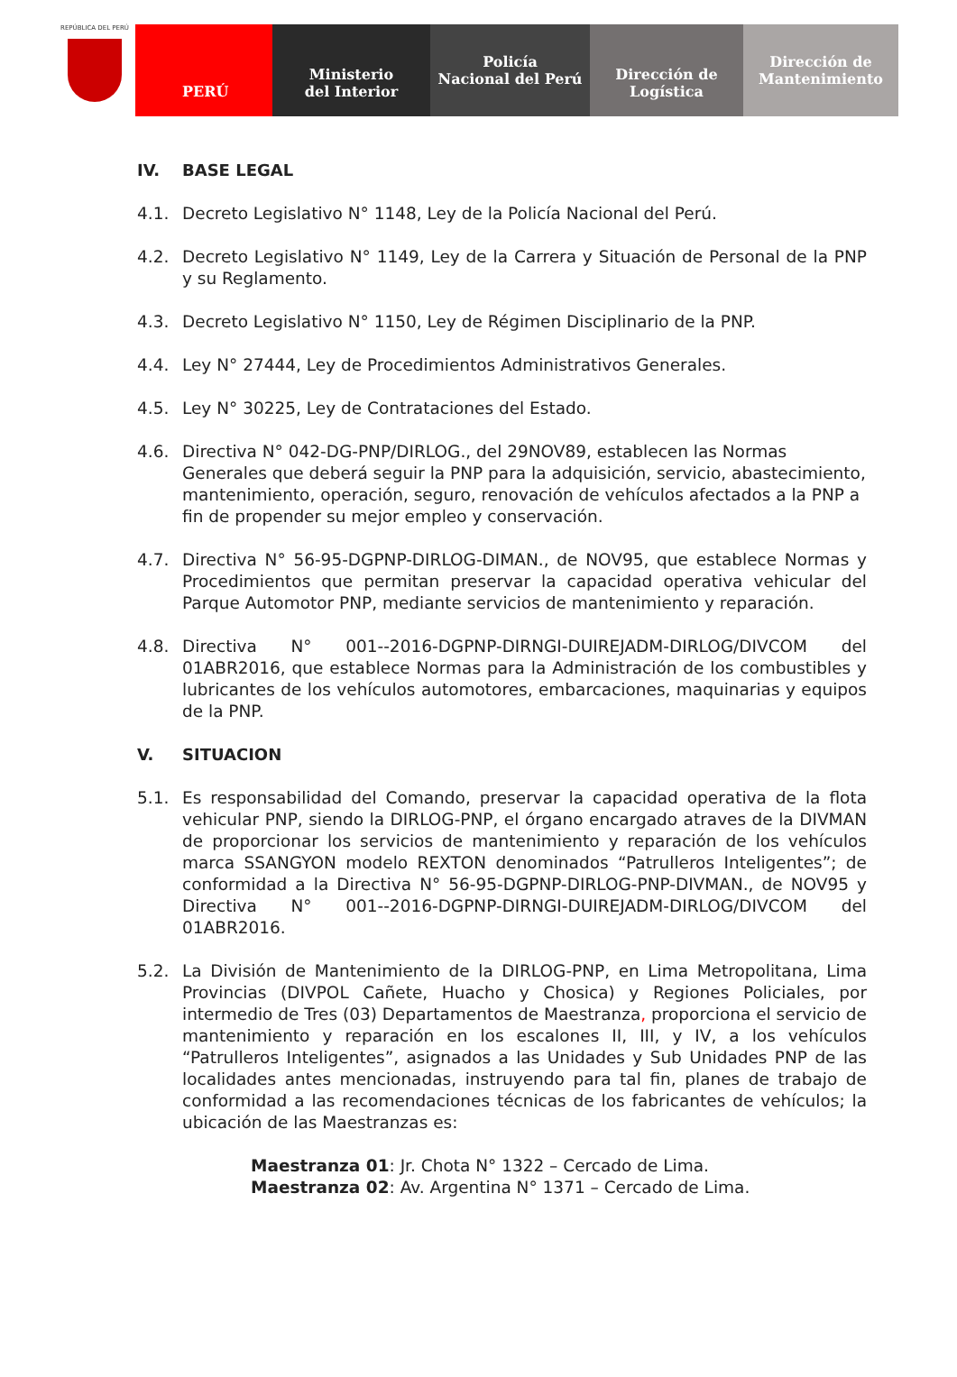REPÚBLICA DEL PERÚ
PERÚ Ministerio
del Interior
Policía
Nacional del Perú
Dirección de
Logística
Dirección de
Mantenimiento
IV. BASE LEGAL
4.1. Decreto Legislativo N° 1148, Ley de la Policía Nacional del Perú.
4.2. Decreto Legislativo N° 1149, Ley de la Carrera y Situación de Personal de la PNP y su Reglamento.
4.3. Decreto Legislativo N° 1150, Ley de Régimen Disciplinario de la PNP.
4.4. Ley N° 27444, Ley de Procedimientos Administrativos Generales.
4.5. Ley N° 30225, Ley de Contrataciones del Estado.
4.6. Directiva N° 042-DG-PNP/DIRLOG., del 29NOV89, establecen las Normas Generales que deberá seguir la PNP para la adquisición, servicio, abastecimiento, mantenimiento, operación, seguro, renovación de vehículos afectados a la PNP a fin de propender su mejor empleo y conservación.
4.7. Directiva N° 56-95-DGPNP-DIRLOG-DIMAN., de NOV95, que establece Normas y Procedimientos que permitan preservar la capacidad operativa vehicular del Parque Automotor PNP, mediante servicios de mantenimiento y reparación.
4.8. Directiva N° 001--2016-DGPNP-DIRNGI-DUIREJADM-DIRLOG/DIVCOM del 01ABR2016, que establece Normas para la Administración de los combustibles y lubricantes de los vehículos automotores, embarcaciones, maquinarias y equipos de la PNP.
V. SITUACION
5.1. Es responsabilidad del Comando, preservar la capacidad operativa de la flota vehicular PNP, siendo la DIRLOG-PNP, el órgano encargado atraves de la DIVMAN de proporcionar los servicios de mantenimiento y reparación de los vehículos marca SSANGYON modelo REXTON denominados “Patrulleros Inteligentes”; de conformidad a la Directiva N° 56-95-DGPNP-DIRLOG-PNP-DIVMAN., de NOV95 y Directiva N° 001--2016-DGPNP-DIRNGI-DUIREJADM-DIRLOG/DIVCOM del 01ABR2016.
5.2. La División de Mantenimiento de la DIRLOG-PNP, en Lima Metropolitana, Lima Provincias (DIVPOL Cañete, Huacho y Chosica) y Regiones Policiales, por intermedio de Tres (03) Departamentos de Maestranza, proporciona el servicio de mantenimiento y reparación en los escalones II, III, y IV, a los vehículos “Patrulleros Inteligentes”, asignados a las Unidades y Sub Unidades PNP de las localidades antes mencionadas, instruyendo para tal fin, planes de trabajo de conformidad a las recomendaciones técnicas de los fabricantes de vehículos; la ubicación de las Maestranzas es:
Maestranza 01: Jr. Chota N° 1322 – Cercado de Lima.
Maestranza 02: Av. Argentina N° 1371 – Cercado de Lima.